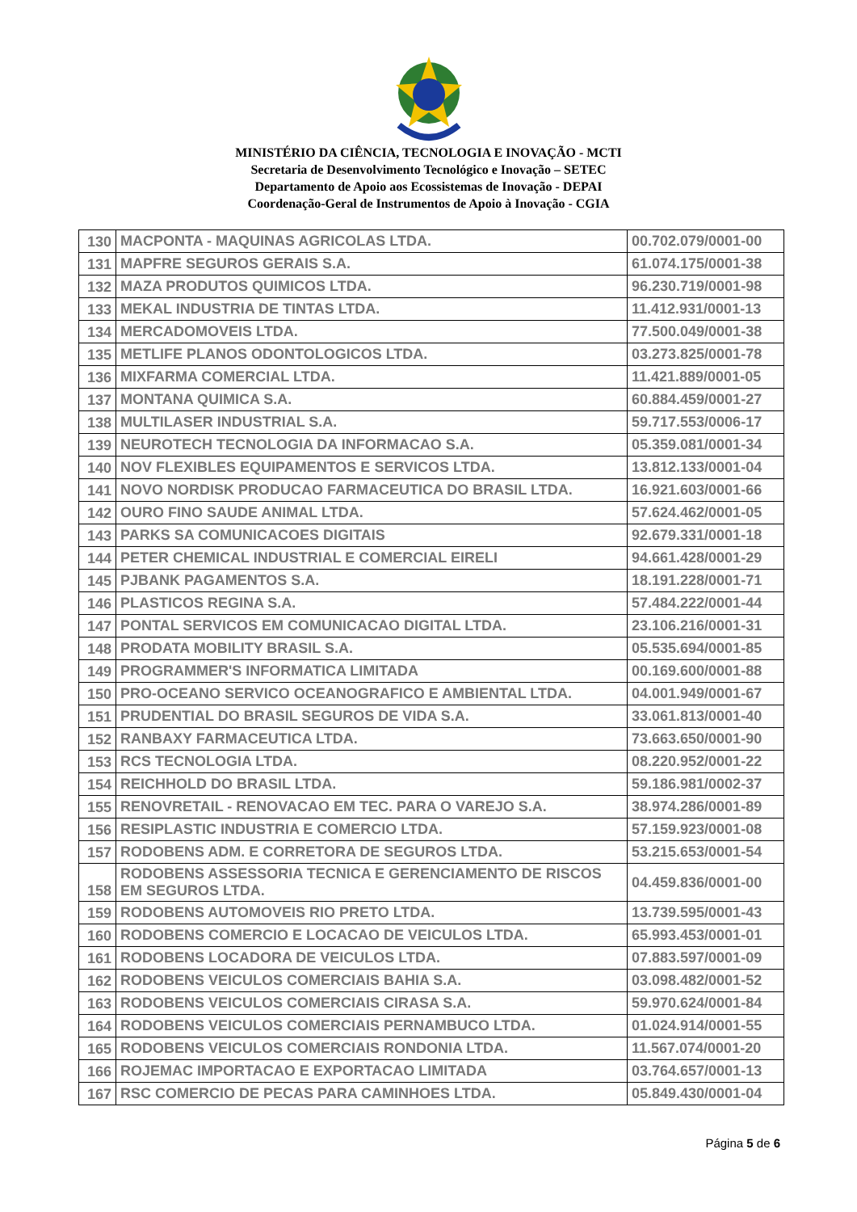MINISTÉRIO DA CIÊNCIA, TECNOLOGIA E INOVAÇÃO - MCTI
Secretaria de Desenvolvimento Tecnológico e Inovação – SETEC
Departamento de Apoio aos Ecossistemas de Inovação - DEPAI
Coordenação-Geral de Instrumentos de Apoio à Inovação - CGIA
| 130 | MACPONTA - MAQUINAS AGRICOLAS LTDA. | 00.702.079/0001-00 |
| 131 | MAPFRE SEGUROS GERAIS S.A. | 61.074.175/0001-38 |
| 132 | MAZA PRODUTOS QUIMICOS LTDA. | 96.230.719/0001-98 |
| 133 | MEKAL INDUSTRIA DE TINTAS LTDA. | 11.412.931/0001-13 |
| 134 | MERCADOMOVEIS LTDA. | 77.500.049/0001-38 |
| 135 | METLIFE PLANOS ODONTOLOGICOS LTDA. | 03.273.825/0001-78 |
| 136 | MIXFARMA COMERCIAL LTDA. | 11.421.889/0001-05 |
| 137 | MONTANA QUIMICA S.A. | 60.884.459/0001-27 |
| 138 | MULTILASER INDUSTRIAL S.A. | 59.717.553/0006-17 |
| 139 | NEUROTECH TECNOLOGIA DA INFORMACAO S.A. | 05.359.081/0001-34 |
| 140 | NOV FLEXIBLES EQUIPAMENTOS E SERVICOS LTDA. | 13.812.133/0001-04 |
| 141 | NOVO NORDISK PRODUCAO FARMACEUTICA DO BRASIL LTDA. | 16.921.603/0001-66 |
| 142 | OURO FINO SAUDE ANIMAL LTDA. | 57.624.462/0001-05 |
| 143 | PARKS SA COMUNICACOES DIGITAIS | 92.679.331/0001-18 |
| 144 | PETER CHEMICAL INDUSTRIAL E COMERCIAL EIRELI | 94.661.428/0001-29 |
| 145 | PJBANK PAGAMENTOS S.A. | 18.191.228/0001-71 |
| 146 | PLASTICOS REGINA S.A. | 57.484.222/0001-44 |
| 147 | PONTAL SERVICOS EM COMUNICACAO DIGITAL LTDA. | 23.106.216/0001-31 |
| 148 | PRODATA MOBILITY BRASIL S.A. | 05.535.694/0001-85 |
| 149 | PROGRAMMER'S INFORMATICA LIMITADA | 00.169.600/0001-88 |
| 150 | PRO-OCEANO SERVICO OCEANOGRAFICO E AMBIENTAL LTDA. | 04.001.949/0001-67 |
| 151 | PRUDENTIAL DO BRASIL SEGUROS DE VIDA S.A. | 33.061.813/0001-40 |
| 152 | RANBAXY FARMACEUTICA LTDA. | 73.663.650/0001-90 |
| 153 | RCS TECNOLOGIA LTDA. | 08.220.952/0001-22 |
| 154 | REICHHOLD DO BRASIL LTDA. | 59.186.981/0002-37 |
| 155 | RENOVRETAIL - RENOVACAO EM TEC. PARA O VAREJO S.A. | 38.974.286/0001-89 |
| 156 | RESIPLASTIC INDUSTRIA E COMERCIO LTDA. | 57.159.923/0001-08 |
| 157 | RODOBENS ADM. E CORRETORA DE SEGUROS LTDA. | 53.215.653/0001-54 |
| 158 | RODOBENS ASSESSORIA TECNICA E GERENCIAMENTO DE RISCOS EM SEGUROS LTDA. | 04.459.836/0001-00 |
| 159 | RODOBENS AUTOMOVEIS RIO PRETO LTDA. | 13.739.595/0001-43 |
| 160 | RODOBENS COMERCIO E LOCACAO DE VEICULOS LTDA. | 65.993.453/0001-01 |
| 161 | RODOBENS LOCADORA DE VEICULOS LTDA. | 07.883.597/0001-09 |
| 162 | RODOBENS VEICULOS COMERCIAIS BAHIA S.A. | 03.098.482/0001-52 |
| 163 | RODOBENS VEICULOS COMERCIAIS CIRASA S.A. | 59.970.624/0001-84 |
| 164 | RODOBENS VEICULOS COMERCIAIS PERNAMBUCO LTDA. | 01.024.914/0001-55 |
| 165 | RODOBENS VEICULOS COMERCIAIS RONDONIA LTDA. | 11.567.074/0001-20 |
| 166 | ROJEMAC IMPORTACAO E EXPORTACAO LIMITADA | 03.764.657/0001-13 |
| 167 | RSC COMERCIO DE PECAS PARA CAMINHOES LTDA. | 05.849.430/0001-04 |
Página 5 de 6